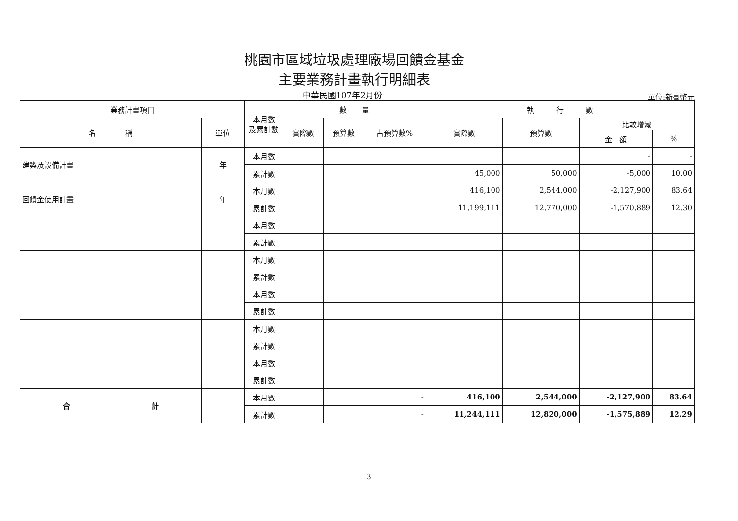桃園市區域垃圾處理廠場回饋金基金
主要業務計畫執行明細表
中華民國107年2月份
單位:新臺幣元
| 業務計畫項目 | | 本月數 及累計數 | 數 量 | | | 執 行 數 | | | |
| --- | --- | --- | --- | --- | --- | --- | --- | --- | --- |
| 名 稱 | 單位 | | 實際數 | 預算數 | 占預算數% | 實際數 | 預算數 | 比較增減 | |
| | | | | | | | | 金 額 | % |
| 建築及設備計畫 | 年 | 本月數 | | | | | | - | - |
| | | 累計數 | | | | 45,000 | 50,000 | -5,000 | 10.00 |
| 回饋金使用計畫 | 年 | 本月數 | | | | 416,100 | 2,544,000 | -2,127,900 | 83.64 |
| | | 累計數 | | | | 11,199,111 | 12,770,000 | -1,570,889 | 12.30 |
| | | 本月數 | | | | | | | |
| | | 累計數 | | | | | | | |
| | | 本月數 | | | | | | | |
| | | 累計數 | | | | | | | |
| | | 本月數 | | | | | | | |
| | | 累計數 | | | | | | | |
| | | 本月數 | | | | | | | |
| | | 累計數 | | | | | | | |
| | | 本月數 | | | | | | | |
| | | 累計數 | | | | | | | |
| 合 計 | | 本月數 | | | - | 416,100 | 2,544,000 | -2,127,900 | 83.64 |
| | | 累計數 | | | - | 11,244,111 | 12,820,000 | -1,575,889 | 12.29 |
3